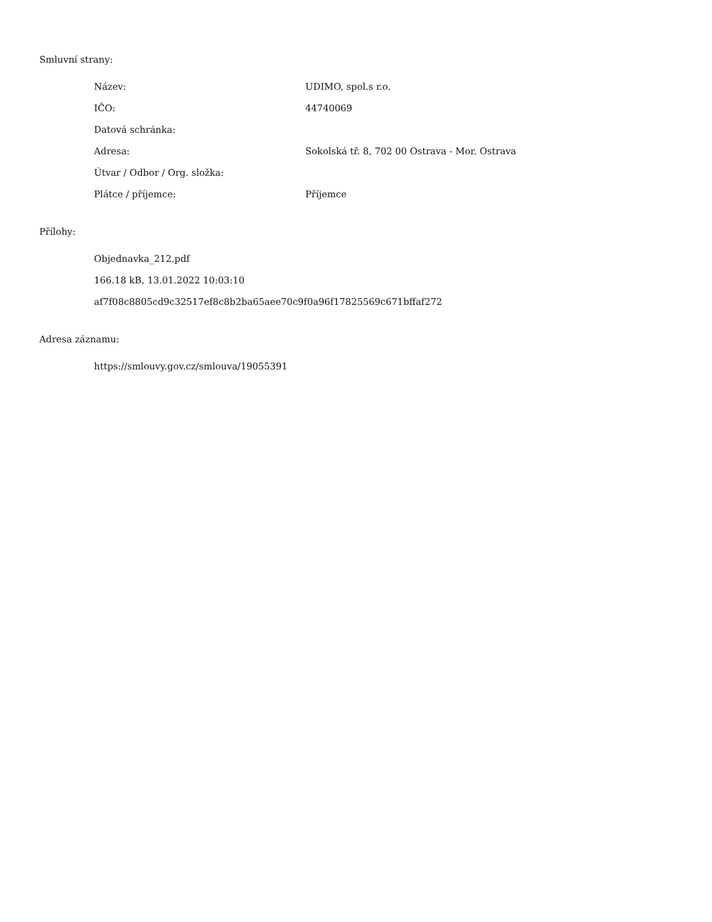Smluvní strany:
| Název: | UDIMO, spol.s r.o. |
| IČO: | 44740069 |
| Datová schránka: | |
| Adresa: | Sokolská tř. 8, 702 00 Ostrava - Mor. Ostrava |
| Útvar / Odbor / Org. složka: | |
| Plátce / příjemce: | Příjemce |
Přílohy:
Objednavka_212.pdf
166.18 kB, 13.01.2022 10:03:10
af7f08c8805cd9c32517ef8c8b2ba65aee70c9f0a96f17825569c671bffaf272
Adresa záznamu:
https://smlouvy.gov.cz/smlouva/19055391